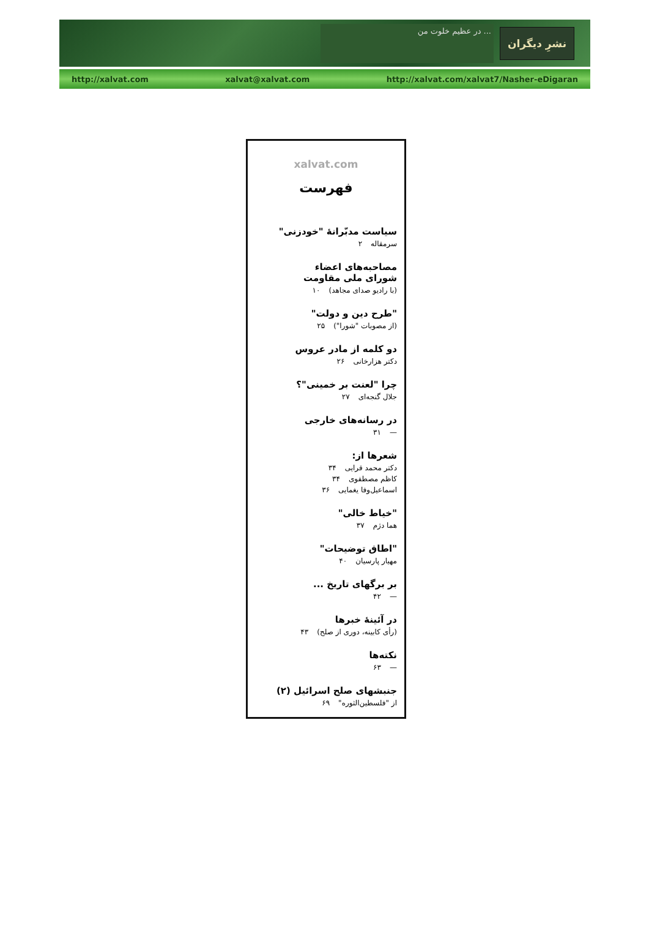... در عظیم خلوت من
نشرِ دیگران
http://xalvat.com xalvat@xalvat.com http://xalvat.com/xalvat7/Nasher-eDigaran
xalvat.com
فهرست
سیاست مدبّرانهٔ "خودزنی"
سرمقاله ۲
مصاحبه‌های اعضاء
شورای ملی مقاومت
(با رادیو صدای مجاهد) ۱۰
"طرح دین و دولت"
(از مصوبات "شورا") ۲۵
دو کلمه از مادر عروس
دکتر هزارخانی ۲۶
چرا "لعنت بر خمینی"؟
جلال گنجه‌ای ۲۷
در رسانه‌های خارجی
— ۳۱
شعرها از:
دکتر محمد قرایی ۳۴
کاظم مصطفوی ۳۴
اسماعیل‌وفا یغمایی ۳۶
"خیاط خالی"
هما دژم ۳۷
"اطاق توضیحات"
مهیار پارسیان ۴۰
بر برگهای تاریخ ...
— ۴۲
در آئینهٔ خبرها
(رأی کابینه، دوری از صلح) ۴۳
نکته‌ها
— ۶۳
جنبشهای صلح اسرائیل (۲)
از "فلسطین‌الثوره" ۶۹